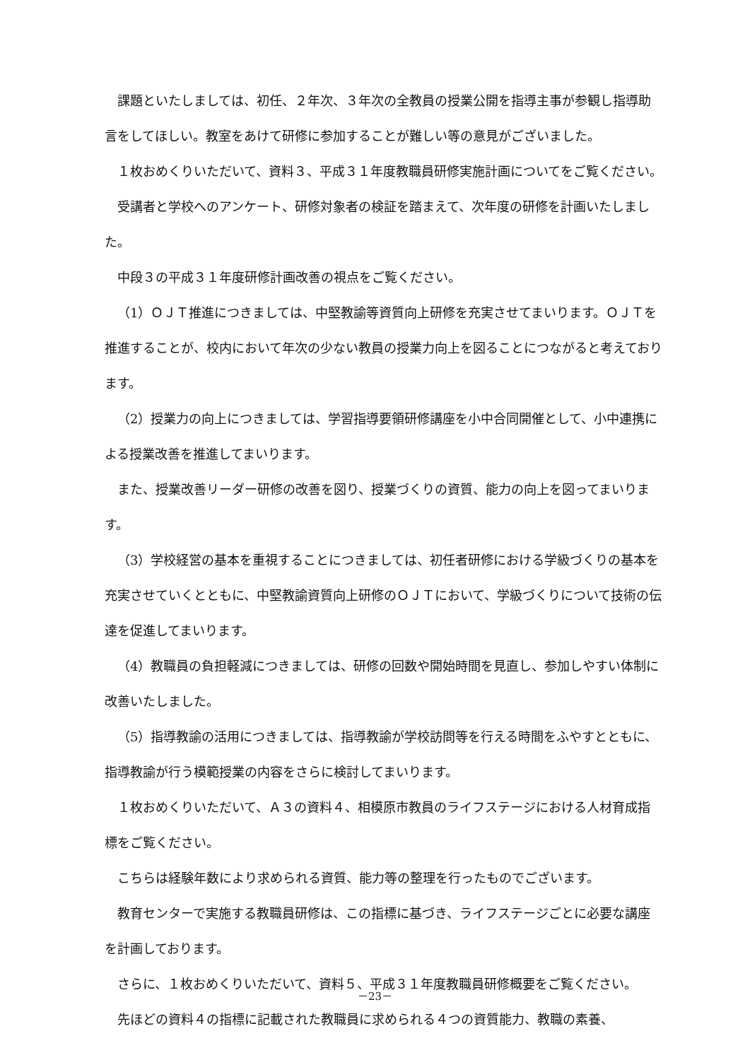課題といたしましては、初任、２年次、３年次の全教員の授業公開を指導主事が参観し指導助言をしてほしい。教室をあけて研修に参加することが難しい等の意見がございました。
１枚おめくりいただいて、資料３、平成３１年度教職員研修実施計画についてをご覧ください。
受講者と学校へのアンケート、研修対象者の検証を踏まえて、次年度の研修を計画いたしました。
中段３の平成３１年度研修計画改善の視点をご覧ください。
（1）ＯＪＴ推進につきましては、中堅教諭等資質向上研修を充実させてまいります。ＯＪＴを推進することが、校内において年次の少ない教員の授業力向上を図ることにつながると考えております。
（2）授業力の向上につきましては、学習指導要領研修講座を小中合同開催として、小中連携による授業改善を推進してまいります。
また、授業改善リーダー研修の改善を図り、授業づくりの資質、能力の向上を図ってまいります。
（3）学校経営の基本を重視することにつきましては、初任者研修における学級づくりの基本を充実させていくとともに、中堅教諭資質向上研修のＯＪＴにおいて、学級づくりについて技術の伝達を促進してまいります。
（4）教職員の負担軽減につきましては、研修の回数や開始時間を見直し、参加しやすい体制に改善いたしました。
（5）指導教諭の活用につきましては、指導教諭が学校訪問等を行える時間をふやすとともに、指導教諭が行う模範授業の内容をさらに検討してまいります。
１枚おめくりいただいて、Ａ３の資料４、相模原市教員のライフステージにおける人材育成指標をご覧ください。
こちらは経験年数により求められる資質、能力等の整理を行ったものでございます。
教育センターで実施する教職員研修は、この指標に基づき、ライフステージごとに必要な講座を計画しております。
さらに、１枚おめくりいただいて、資料５、平成３１年度教職員研修概要をご覧ください。
先ほどの資料４の指標に記載された教職員に求められる４つの資質能力、教職の素養、
－23－